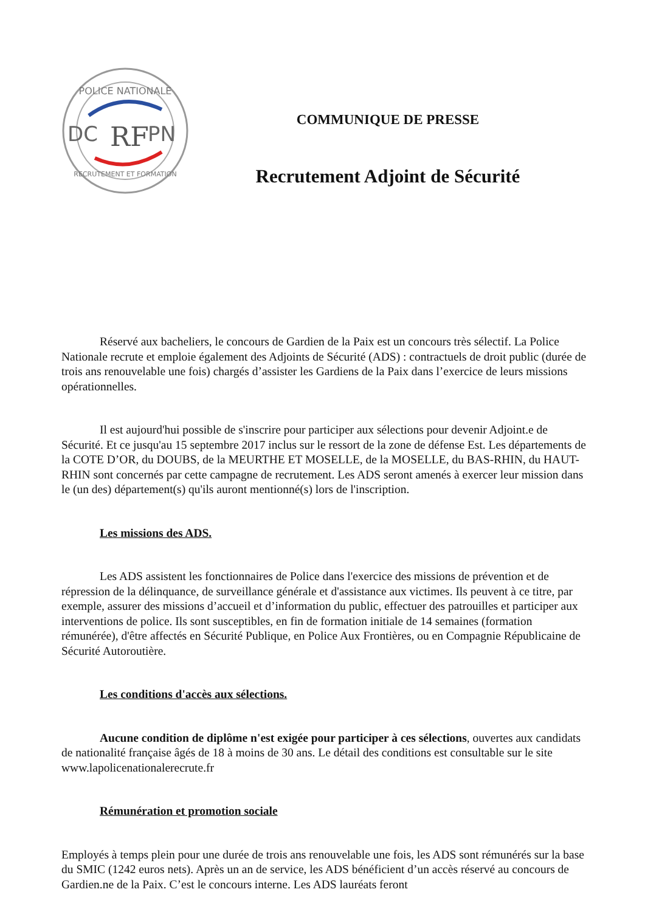POLICE NATIONALE
RECRUTEMENT ET FORMATION
DC
PN
RF
COMMUNIQUE DE PRESSE
Recrutement Adjoint de Sécurité
Réservé aux bacheliers, le concours de Gardien de la Paix est un concours très sélectif. La Police Nationale recrute et emploie également des Adjoints de Sécurité (ADS) : contractuels de droit public (durée de trois ans renouvelable une fois) chargés d’assister les Gardiens de la Paix dans l’exercice de leurs missions opérationnelles.
Il est aujourd'hui possible de s'inscrire pour participer aux sélections pour devenir Adjoint.e de Sécurité. Et ce jusqu'au 15 septembre 2017 inclus sur le ressort de la zone de défense Est. Les départements de la COTE D’OR, du DOUBS, de la MEURTHE ET MOSELLE, de la MOSELLE, du BAS-RHIN, du HAUT-RHIN sont concernés par cette campagne de recrutement. Les ADS seront amenés à exercer leur mission dans le (un des) département(s) qu'ils auront mentionné(s) lors de l'inscription.
Les missions des ADS.
Les ADS assistent les fonctionnaires de Police dans l'exercice des missions de prévention et de répression de la délinquance, de surveillance générale et d'assistance aux victimes. Ils peuvent à ce titre, par exemple, assurer des missions d’accueil et d’information du public, effectuer des patrouilles et participer aux interventions de police. Ils sont susceptibles, en fin de formation initiale de 14 semaines (formation rémunérée), d'être affectés en Sécurité Publique, en Police Aux Frontières, ou en Compagnie Républicaine de Sécurité Autoroutière.
Les conditions d'accès aux sélections.
Aucune condition de diplôme n'est exigée pour participer à ces sélections, ouvertes aux candidats de nationalité française âgés de 18 à moins de 30 ans. Le détail des conditions est consultable sur le site www.lapolicenationalerecrute.fr
Rémunération et promotion sociale
Employés à temps plein pour une durée de trois ans renouvelable une fois, les ADS sont rémunérés sur la base du SMIC (1242 euros nets). Après un an de service, les ADS bénéficient d’un accès réservé au concours de Gardien.ne de la Paix. C’est le concours interne. Les ADS lauréats feront